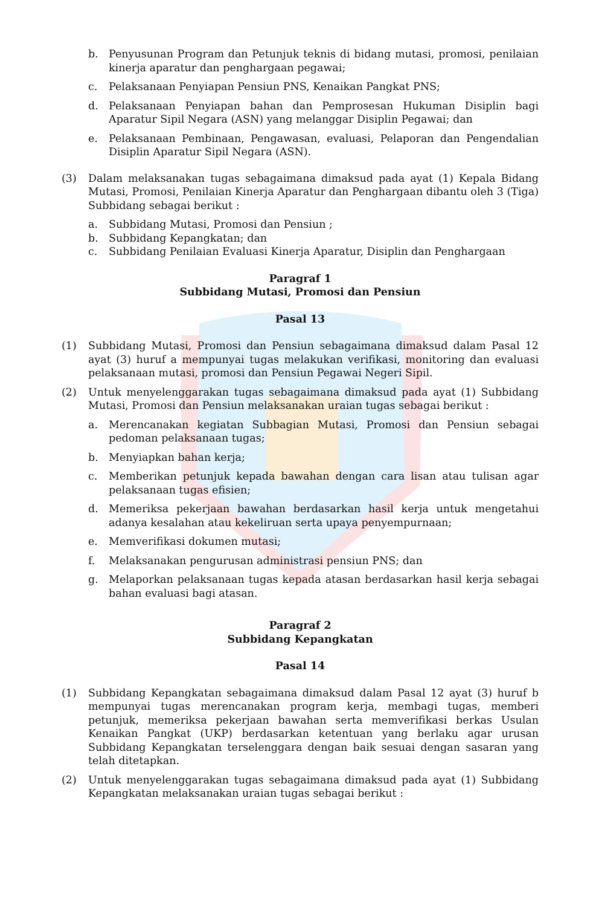b. Penyusunan Program dan Petunjuk teknis di bidang mutasi, promosi, penilaian kinerja aparatur dan penghargaan pegawai;
c. Pelaksanaan Penyiapan Pensiun PNS, Kenaikan Pangkat PNS;
d. Pelaksanaan Penyiapan bahan dan Pemprosesan Hukuman Disiplin bagi Aparatur Sipil Negara (ASN) yang melanggar Disiplin Pegawai; dan
e. Pelaksanaan Pembinaan, Pengawasan, evaluasi, Pelaporan dan Pengendalian Disiplin Aparatur Sipil Negara (ASN).
(3) Dalam melaksanakan tugas sebagaimana dimaksud pada ayat (1) Kepala Bidang Mutasi, Promosi, Penilaian Kinerja Aparatur dan Penghargaan dibantu oleh 3 (Tiga) Subbidang sebagai berikut :
a. Subbidang Mutasi, Promosi dan Pensiun ;
b. Subbidang Kepangkatan; dan
c. Subbidang Penilaian Evaluasi Kinerja Aparatur, Disiplin dan Penghargaan
Paragraf 1
Subbidang Mutasi, Promosi dan Pensiun
Pasal 13
(1) Subbidang Mutasi, Promosi dan Pensiun sebagaimana dimaksud dalam Pasal 12 ayat (3) huruf a mempunyai tugas melakukan verifikasi, monitoring dan evaluasi pelaksanaan mutasi, promosi dan Pensiun Pegawai Negeri Sipil.
(2) Untuk menyelenggarakan tugas sebagaimana dimaksud pada ayat (1) Subbidang Mutasi, Promosi dan Pensiun melaksanakan uraian tugas sebagai berikut :
a. Merencanakan kegiatan Subbagian Mutasi, Promosi dan Pensiun sebagai pedoman pelaksanaan tugas;
b. Menyiapkan bahan kerja;
c. Memberikan petunjuk kepada bawahan dengan cara lisan atau tulisan agar pelaksanaan tugas efisien;
d. Memeriksa pekerjaan bawahan berdasarkan hasil kerja untuk mengetahui adanya kesalahan atau kekeliruan serta upaya penyempurnaan;
e. Memverifikasi dokumen mutasi;
f. Melaksanakan pengurusan administrasi pensiun PNS; dan
g. Melaporkan pelaksanaan tugas kepada atasan berdasarkan hasil kerja sebagai bahan evaluasi bagi atasan.
Paragraf 2
Subbidang Kepangkatan
Pasal 14
(1) Subbidang Kepangkatan sebagaimana dimaksud dalam Pasal 12 ayat (3) huruf b mempunyai tugas merencanakan program kerja, membagi tugas, memberi petunjuk, memeriksa pekerjaan bawahan serta memverifikasi berkas Usulan Kenaikan Pangkat (UKP) berdasarkan ketentuan yang berlaku agar urusan Subbidang Kepangkatan terselenggara dengan baik sesuai dengan sasaran yang telah ditetapkan.
(2) Untuk menyelenggarakan tugas sebagaimana dimaksud pada ayat (1) Subbidang Kepangkatan melaksanakan uraian tugas sebagai berikut :